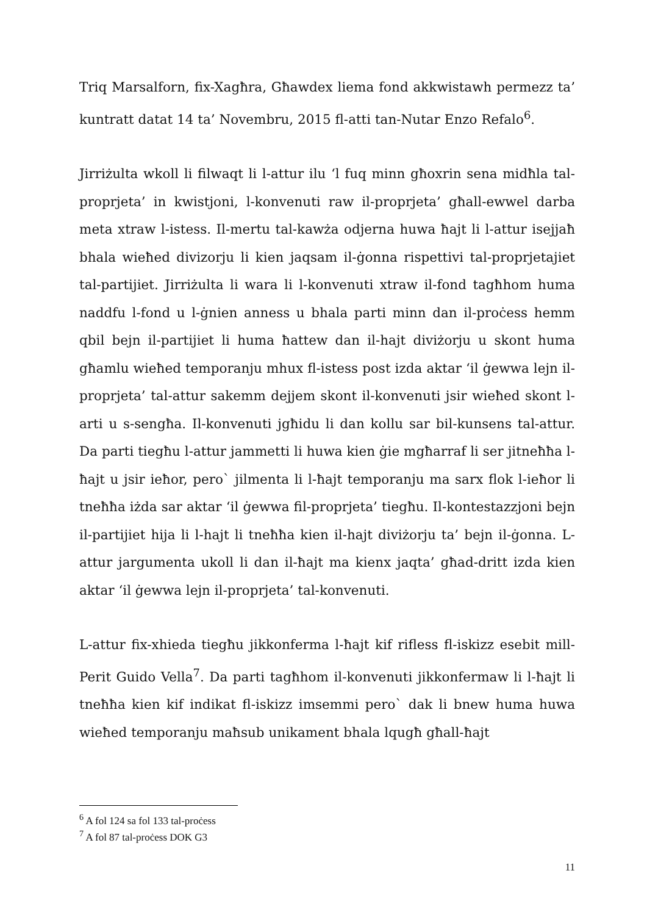Triq Marsalforn, fix-Xagħra, Għawdex liema fond akkwistawh permezz ta’ kuntratt datat 14 ta’ Novembru, 2015 fl-atti tan-Nutar Enzo Refalo<sup>6</sup>.
Jirriżulta wkoll li filwaqt li l-attur ilu ‘l fuq minn għoxrin sena midħla tal-proprjeta’ in kwistjoni, l-konvenuti raw il-proprjeta’ għall-ewwel darba meta xtraw l-istess. Il-mertu tal-kawża odjerna huwa ħajt li l-attur isejjaħ bhala wieħed divizorju li kien jaqsam il-ġonna rispettivi tal-proprjetajiet tal-partijiet. Jirriżulta li wara li l-konvenuti xtraw il-fond tagħhom huma naddfu l-fond u l-ġnien anness u bhala parti minn dan il-proċess hemm qbil bejn il-partijiet li huma ħattew dan il-hajt diviżorju u skont huma għamlu wieħed temporanju mhux fl-istess post izda aktar ‘il ġewwa lejn il-proprjeta’ tal-attur sakemm dejjem skont il-konvenuti jsir wieħed skont l-arti u s-sengħa. Il-konvenuti jgħidu li dan kollu sar bil-kunsens tal-attur. Da parti tiegħu l-attur jammetti li huwa kien ġie mgħarraf li ser jitneħħa l-ħajt u jsir ieħor, pero` jilmenta li l-ħajt temporanju ma sarx flok l-ieħor li tneħħa iżda sar aktar ‘il ġewwa fil-proprjeta’ tiegħu. Il-kontestazzjoni bejn il-partijiet hija li l-hajt li tneħħa kien il-hajt diviżorju ta’ bejn il-ġonna. L-attur jargumenta ukoll li dan il-ħajt ma kienx jaqta’ għad-dritt izda kien aktar ‘il ġewwa lejn il-proprjeta’ tal-konvenuti.
L-attur fix-xhieda tiegħu jikkonferma l-ħajt kif rifless fl-iskizz esebit mill-Perit Guido Vella<sup>7</sup>. Da parti tagħhom il-konvenuti jikkonfermaw li l-ħajt li tneħħa kien kif indikat fl-iskizz imsemmi pero` dak li bnew huma huwa wieħed temporanju maħsub unikament bhala lqugħ għall-ħajt
<sup>6</sup> A fol 124 sa fol 133 tal-proċess
<sup>7</sup> A fol 87 tal-proċess DOK G3
11